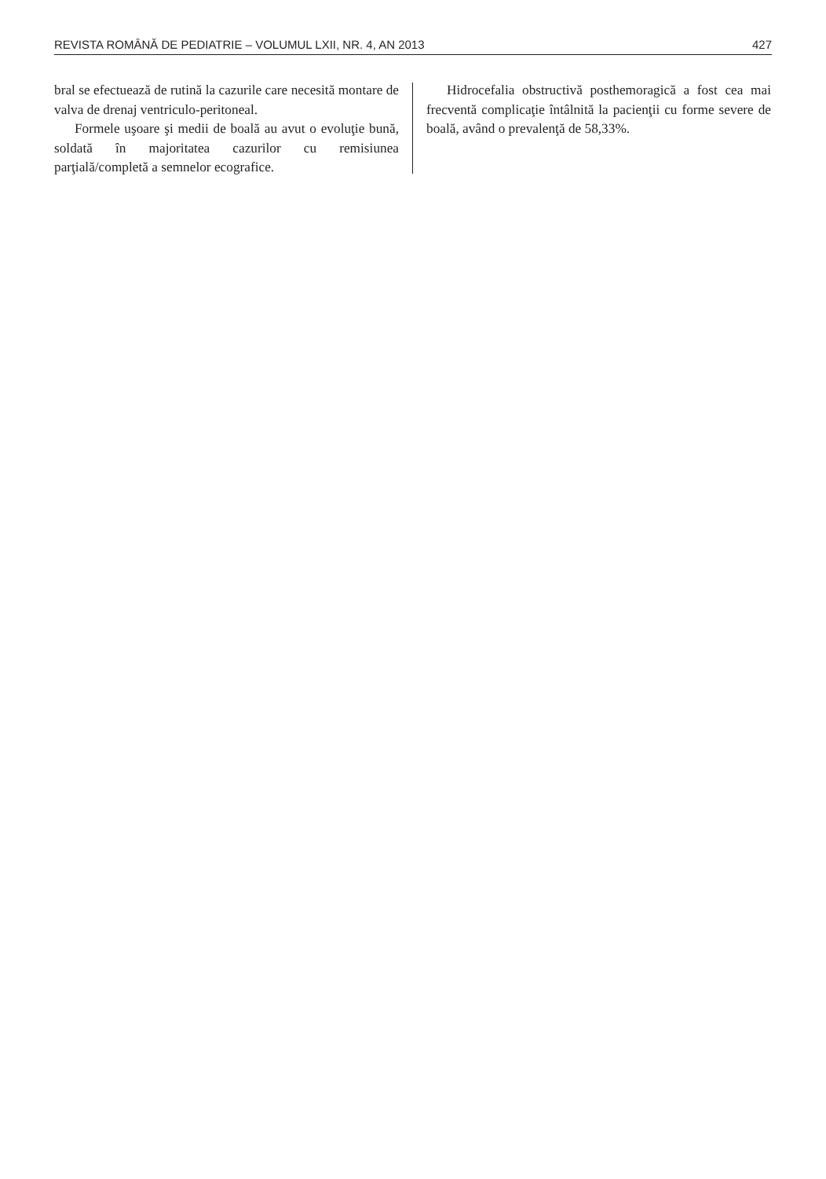REVISTA ROMÂNĂ DE PEDIATRIE – VOLUMUL LXII, NR. 4, AN 2013 427
bral se efectuează de rutină la cazurile care necesită montare de valva de drenaj ventriculo-peritoneal.
Formele uşoare şi medii de boală au avut o evoluţie bună, soldată în majoritatea cazurilor cu remisiunea parţială/completă a semnelor ecografice.
Hidrocefalia obstructivă posthemoragică a fost cea mai frecventă complicaţie întâlnită la pacienţii cu forme severe de boală, având o prevalenţă de 58,33%.